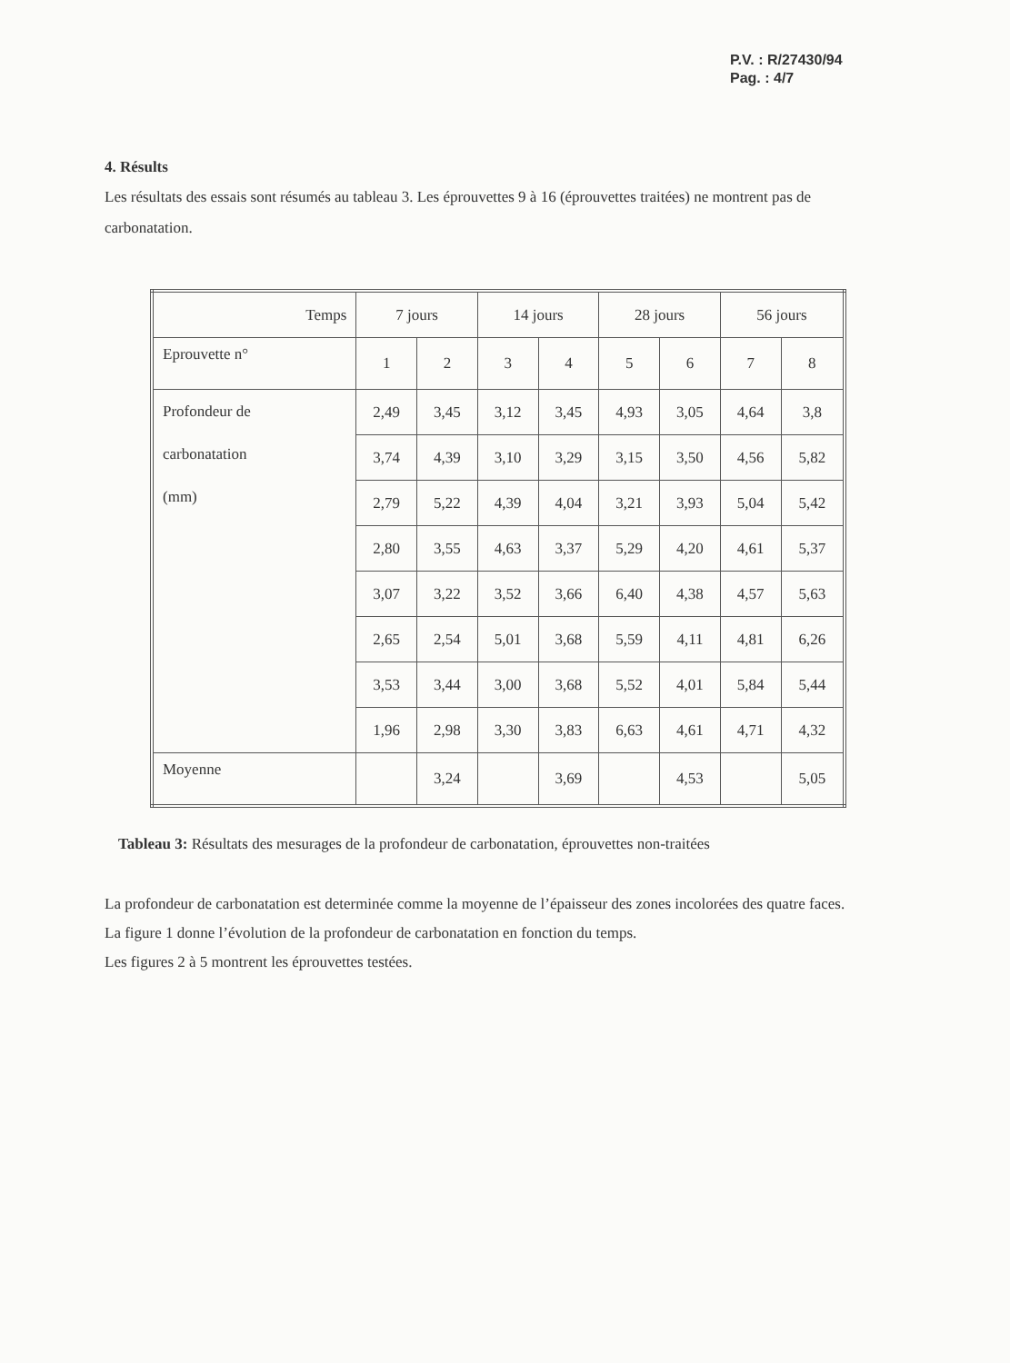P.V. : R/27430/94
Pag. : 4/7
4. Résults
Les résultats des essais sont résumés au tableau 3. Les éprouvettes 9 à 16 (éprouvettes traitées) ne montrent pas de carbonatation.
| Temps | 7 jours | | 14 jours | | 28 jours | | 56 jours | |
| Eprouvette n° | 1 | 2 | 3 | 4 | 5 | 6 | 7 | 8 |
| Profondeur de carbonatation (mm) | 2,49 | 3,45 | 3,12 | 3,45 | 4,93 | 3,05 | 4,64 | 3,8 |
| | 3,74 | 4,39 | 3,10 | 3,29 | 3,15 | 3,50 | 4,56 | 5,82 |
| | 2,79 | 5,22 | 4,39 | 4,04 | 3,21 | 3,93 | 5,04 | 5,42 |
| | 2,80 | 3,55 | 4,63 | 3,37 | 5,29 | 4,20 | 4,61 | 5,37 |
| | 3,07 | 3,22 | 3,52 | 3,66 | 6,40 | 4,38 | 4,57 | 5,63 |
| | 2,65 | 2,54 | 5,01 | 3,68 | 5,59 | 4,11 | 4,81 | 6,26 |
| | 3,53 | 3,44 | 3,00 | 3,68 | 5,52 | 4,01 | 5,84 | 5,44 |
| | 1,96 | 2,98 | 3,30 | 3,83 | 6,63 | 4,61 | 4,71 | 4,32 |
| Moyenne | | 3,24 | | 3,69 | | 4,53 | | 5,05 |
Tableau 3: Résultats des mesurages de la profondeur de carbonatation, éprouvettes non-traitées
La profondeur de carbonatation est determinée comme la moyenne de l’épaisseur des zones incolorées des quatre faces.
La figure 1 donne l’évolution de la profondeur de carbonatation en fonction du temps.
Les figures 2 à 5 montrent les éprouvettes testées.